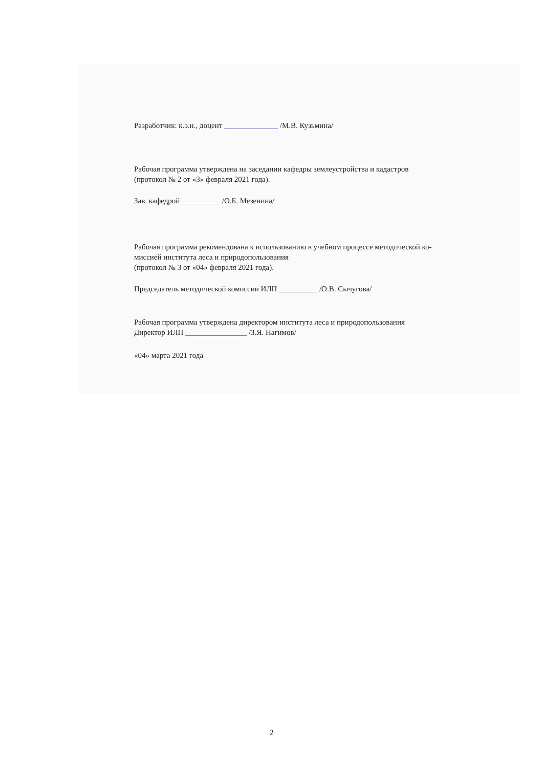Разработчик: к.э.н., доцент ______________ /М.В. Кузьмина/
Рабочая программа утверждена на заседании кафедры землеустройства и кадастров
(протокол № 2 от «3» февраля 2021 года).
Зав. кафедрой __________ /О.Б. Мезенина/
Рабочая программа рекомендована к использованию в учебном процессе методической ко-
миссией института леса и природопользования
(протокол № 3 от «04» февраля 2021 года).
Председатель методической комиссии ИЛП __________ /О.В. Сычугова/
Рабочая программа утверждена директором института леса и природопользования
Директор ИЛП ________________ /З.Я. Нагимов/
«04» марта 2021 года
2